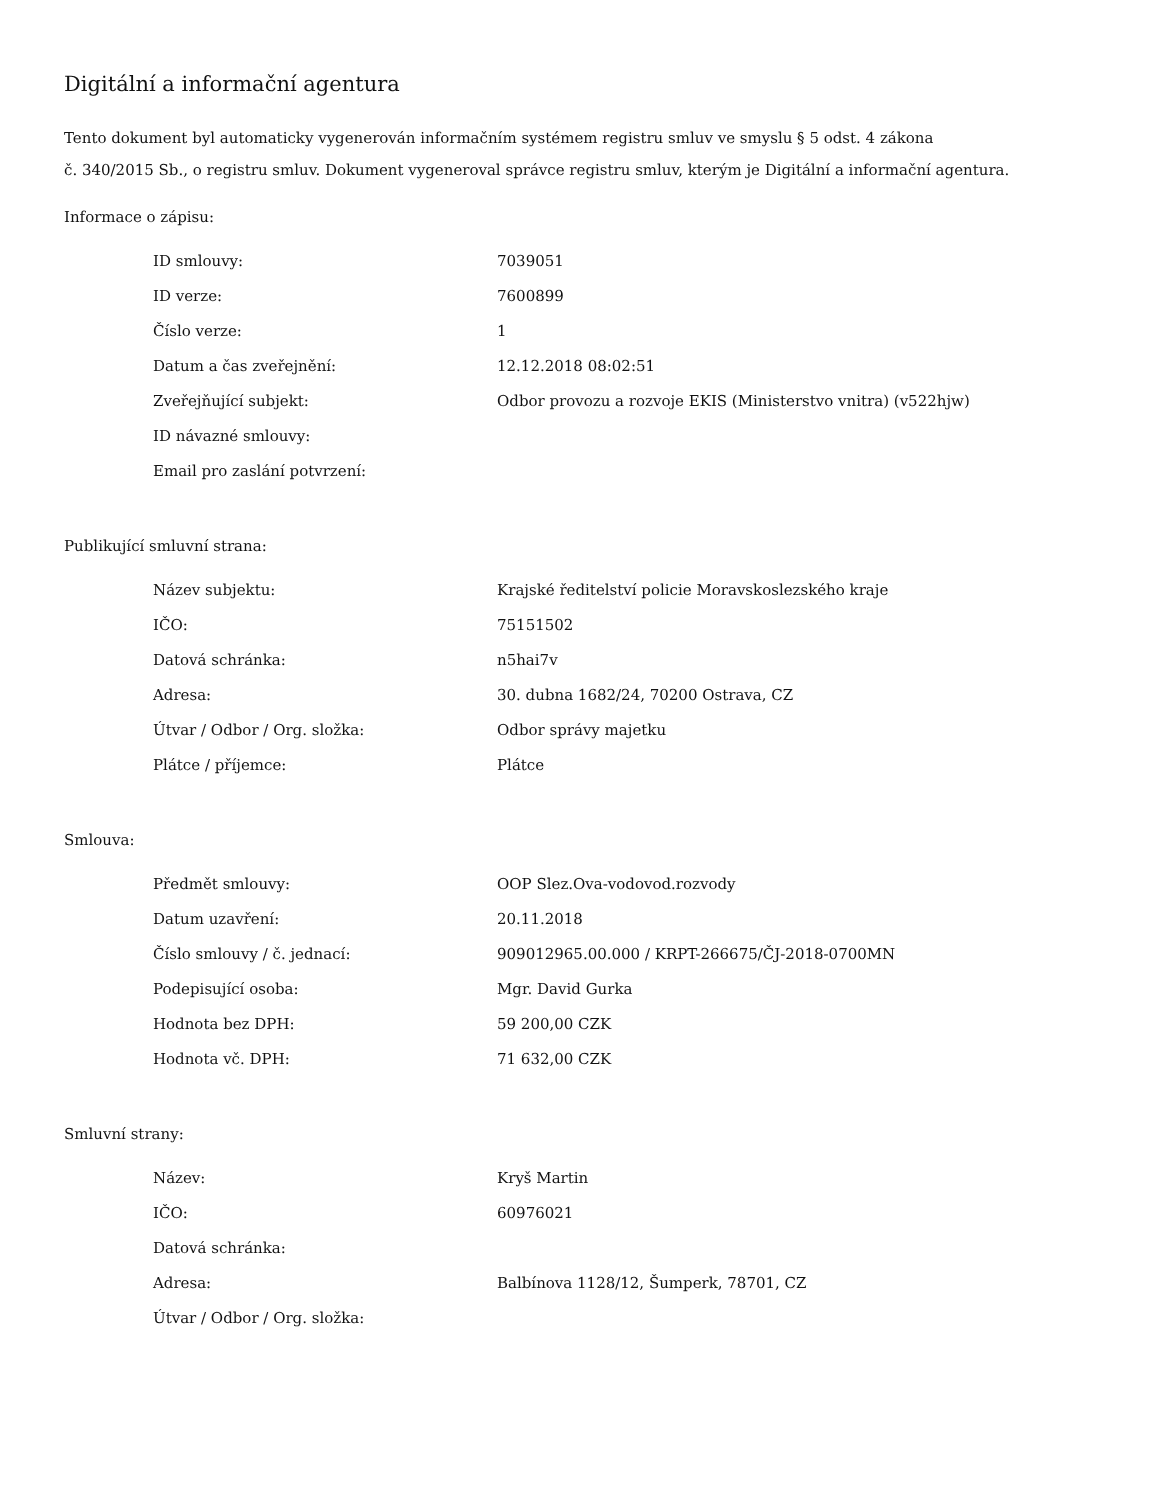Digitální a informační agentura
Tento dokument byl automaticky vygenerován informačním systémem registru smluv ve smyslu § 5 odst. 4 zákona
č. 340/2015 Sb., o registru smluv. Dokument vygeneroval správce registru smluv, kterým je Digitální a informační agentura.
Informace o zápisu:
| ID smlouvy: | 7039051 |
| ID verze: | 7600899 |
| Číslo verze: | 1 |
| Datum a čas zveřejnění: | 12.12.2018 08:02:51 |
| Zveřejňující subjekt: | Odbor provozu a rozvoje EKIS (Ministerstvo vnitra) (v522hjw) |
| ID návazné smlouvy: | |
| Email pro zaslání potvrzení: | |
Publikující smluvní strana:
| Název subjektu: | Krajské ředitelství policie Moravskoslezského kraje |
| IČO: | 75151502 |
| Datová schránka: | n5hai7v |
| Adresa: | 30. dubna 1682/24, 70200 Ostrava, CZ |
| Útvar / Odbor / Org. složka: | Odbor správy majetku |
| Plátce / příjemce: | Plátce |
Smlouva:
| Předmět smlouvy: | OOP Slez.Ova-vodovod.rozvody |
| Datum uzavření: | 20.11.2018 |
| Číslo smlouvy / č. jednací: | 909012965.00.000 / KRPT-266675/ČJ-2018-0700MN |
| Podepisující osoba: | Mgr. David Gurka |
| Hodnota bez DPH: | 59 200,00 CZK |
| Hodnota vč. DPH: | 71 632,00 CZK |
Smluvní strany:
| Název: | Kryš Martin |
| IČO: | 60976021 |
| Datová schránka: | |
| Adresa: | Balbínova 1128/12, Šumperk, 78701, CZ |
| Útvar / Odbor / Org. složka: | |